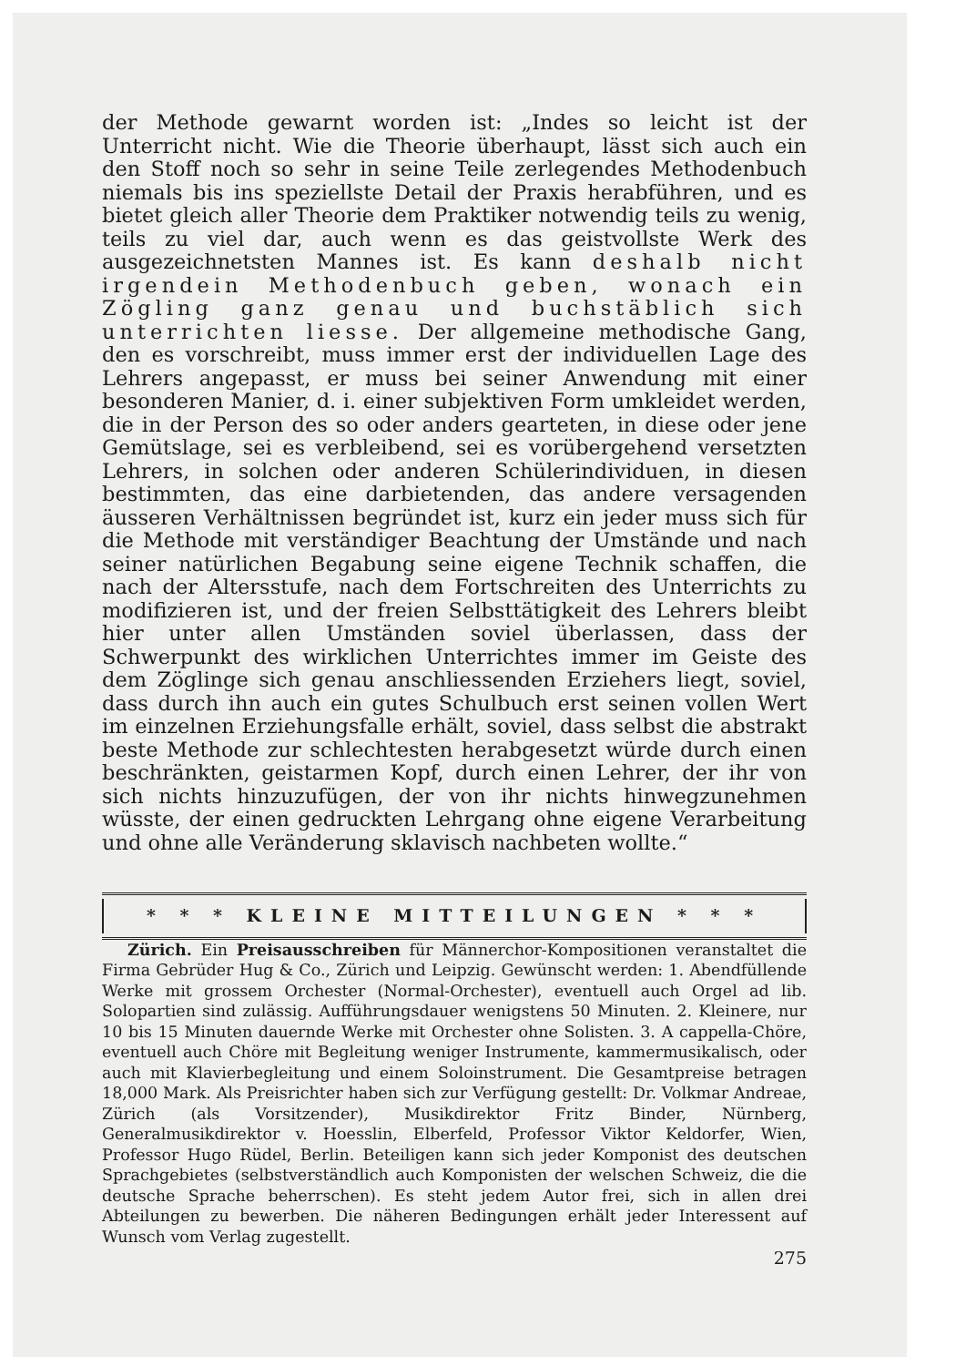der Methode gewarnt worden ist: „Indes so leicht ist der Unterricht nicht. Wie die Theorie überhaupt, lässt sich auch ein den Stoff noch so sehr in seine Teile zerlegendes Methodenbuch niemals bis ins speziellste Detail der Praxis herabführen, und es bietet gleich aller Theorie dem Praktiker notwendig teils zu wenig, teils zu viel dar, auch wenn es das geistvollste Werk des ausgezeichnetsten Mannes ist. Es kann deshalb nicht irgendein Methodenbuch geben, wonach ein Zögling ganz genau und buchstäblich sich unterrichten liesse. Der allgemeine methodische Gang, den es vorschreibt, muss immer erst der individuellen Lage des Lehrers angepasst, er muss bei seiner Anwendung mit einer besonderen Manier, d. i. einer subjektiven Form umkleidet werden, die in der Person des so oder anders gearteten, in diese oder jene Gemütslage, sei es verbleibend, sei es vorübergehend versetzten Lehrers, in solchen oder anderen Schülerindividuen, in diesen bestimmten, das eine darbietenden, das andere versagenden äusseren Verhältnissen begründet ist, kurz ein jeder muss sich für die Methode mit verständiger Beachtung der Umstände und nach seiner natürlichen Begabung seine eigene Technik schaffen, die nach der Altersstufe, nach dem Fortschreiten des Unterrichts zu modifizieren ist, und der freien Selbsttätigkeit des Lehrers bleibt hier unter allen Umständen soviel überlassen, dass der Schwerpunkt des wirklichen Unterrichtes immer im Geiste des dem Zöglinge sich genau anschliessenden Erziehers liegt, soviel, dass durch ihn auch ein gutes Schulbuch erst seinen vollen Wert im einzelnen Erziehungsfalle erhält, soviel, dass selbst die abstrakt beste Methode zur schlechtesten herabgesetzt würde durch einen beschränkten, geistarmen Kopf, durch einen Lehrer, der ihr von sich nichts hinzuzufügen, der von ihr nichts hinwegzunehmen wüsste, der einen gedruckten Lehrgang ohne eigene Verarbeitung und ohne alle Veränderung sklavisch nachbeten wollte.“
* * * KLEINE MITTEILUNGEN * * *
Zürich. Ein Preisausschreiben für Männerchor-Kompositionen veranstaltet die Firma Gebrüder Hug & Co., Zürich und Leipzig. Gewünscht werden: 1. Abendfüllende Werke mit grossem Orchester (Normal-Orchester), eventuell auch Orgel ad lib. Solopartien sind zulässig. Aufführungsdauer wenigstens 50 Minuten. 2. Kleinere, nur 10 bis 15 Minuten dauernde Werke mit Orchester ohne Solisten. 3. A cappella-Chöre, eventuell auch Chöre mit Begleitung weniger Instrumente, kammermusikalisch, oder auch mit Klavierbegleitung und einem Soloinstrument. Die Gesamtpreise betragen 18,000 Mark. Als Preisrichter haben sich zur Verfügung gestellt: Dr. Volkmar Andreae, Zürich (als Vorsitzender), Musikdirektor Fritz Binder, Nürnberg, Generalmusikdirektor v. Hoesslin, Elberfeld, Professor Viktor Keldorfer, Wien, Professor Hugo Rüdel, Berlin. Beteiligen kann sich jeder Komponist des deutschen Sprachgebietes (selbstverständlich auch Komponisten der welschen Schweiz, die die deutsche Sprache beherrschen). Es steht jedem Autor frei, sich in allen drei Abteilungen zu bewerben. Die näheren Bedingungen erhält jeder Interessent auf Wunsch vom Verlag zugestellt.
275